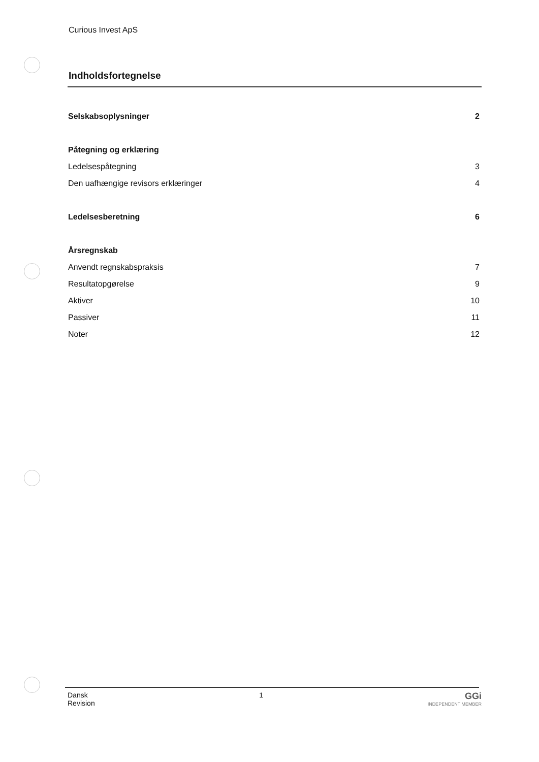Curious Invest ApS
Indholdsfortegnelse
Selskabsoplysninger 2
Påtegning og erklæring
Ledelsespåtegning 3
Den uafhængige revisors erklæringer 4
Ledelsesberetning 6
Årsregnskab
Anvendt regnskabspraksis 7
Resultatopgørelse 9
Aktiver 10
Passiver 11
Noter 12
Dansk
Revision
1
GGi
INDEPENDENT MEMBER